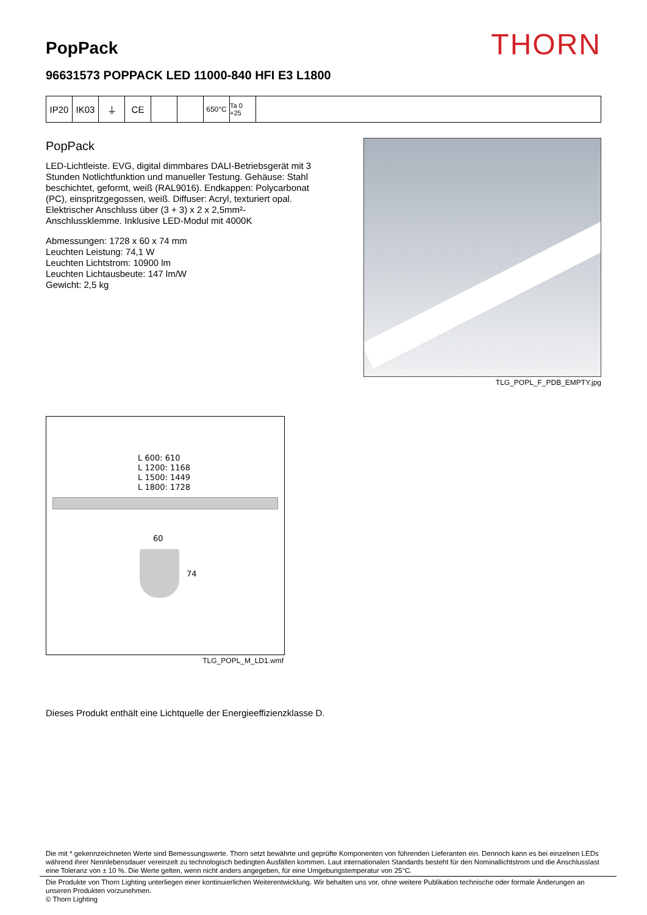PopPack
THORN
96631573 POPPACK LED 11000-840 HFI E3 L1800
IP20 IK03 ⏚ CE
650°C Ta 0 +25
PopPack
LED-Lichtleiste. EVG, digital dimmbares DALI-Betriebsgerät mit 3 Stunden Notlichtfunktion und manueller Testung. Gehäuse: Stahl beschichtet, geformt, weiß (RAL9016). Endkappen: Polycarbonat (PC), einspritzgegossen, weiß. Diffuser: Acryl, texturiert opal. Elektrischer Anschluss über (3 + 3) x 2 x 2,5mm²-Anschlussklemme. Inklusive LED-Modul mit 4000K
Abmessungen: 1728 x 60 x 74 mm
Leuchten Leistung: 74,1 W
Leuchten Lichtstrom: 10900 lm
Leuchten Lichtausbeute: 147 lm/W
Gewicht: 2,5 kg
TLG_POPL_F_PDB_EMPTY.jpg
L 600: 610
L 1200: 1168
L 1500: 1449
L 1800: 1728
60
74
TLG_POPL_M_LD1.wmf
Dieses Produkt enthält eine Lichtquelle der Energieeffizienzklasse D.
Die mit * gekennzeichneten Werte sind Bemessungswerte. Thorn setzt bewährte und geprüfte Komponenten von führenden Lieferanten ein. Dennoch kann es bei einzelnen LEDs während ihrer Nennlebensdauer vereinzelt zu technologisch bedingten Ausfällen kommen. Laut internationalen Standards besteht für den Nominallichtstrom und die Anschlusslast eine Toleranz von ± 10 %. Die Werte gelten, wenn nicht anders angegeben, für eine Umgebungstemperatur von 25°C.
Die Produkte von Thorn Lighting unterliegen einer kontinuierlichen Weiterentwicklung. Wir behalten uns vor, ohne weitere Publikation technische oder formale Änderungen an unseren Produkten vorzunehmen.
© Thorn Lighting